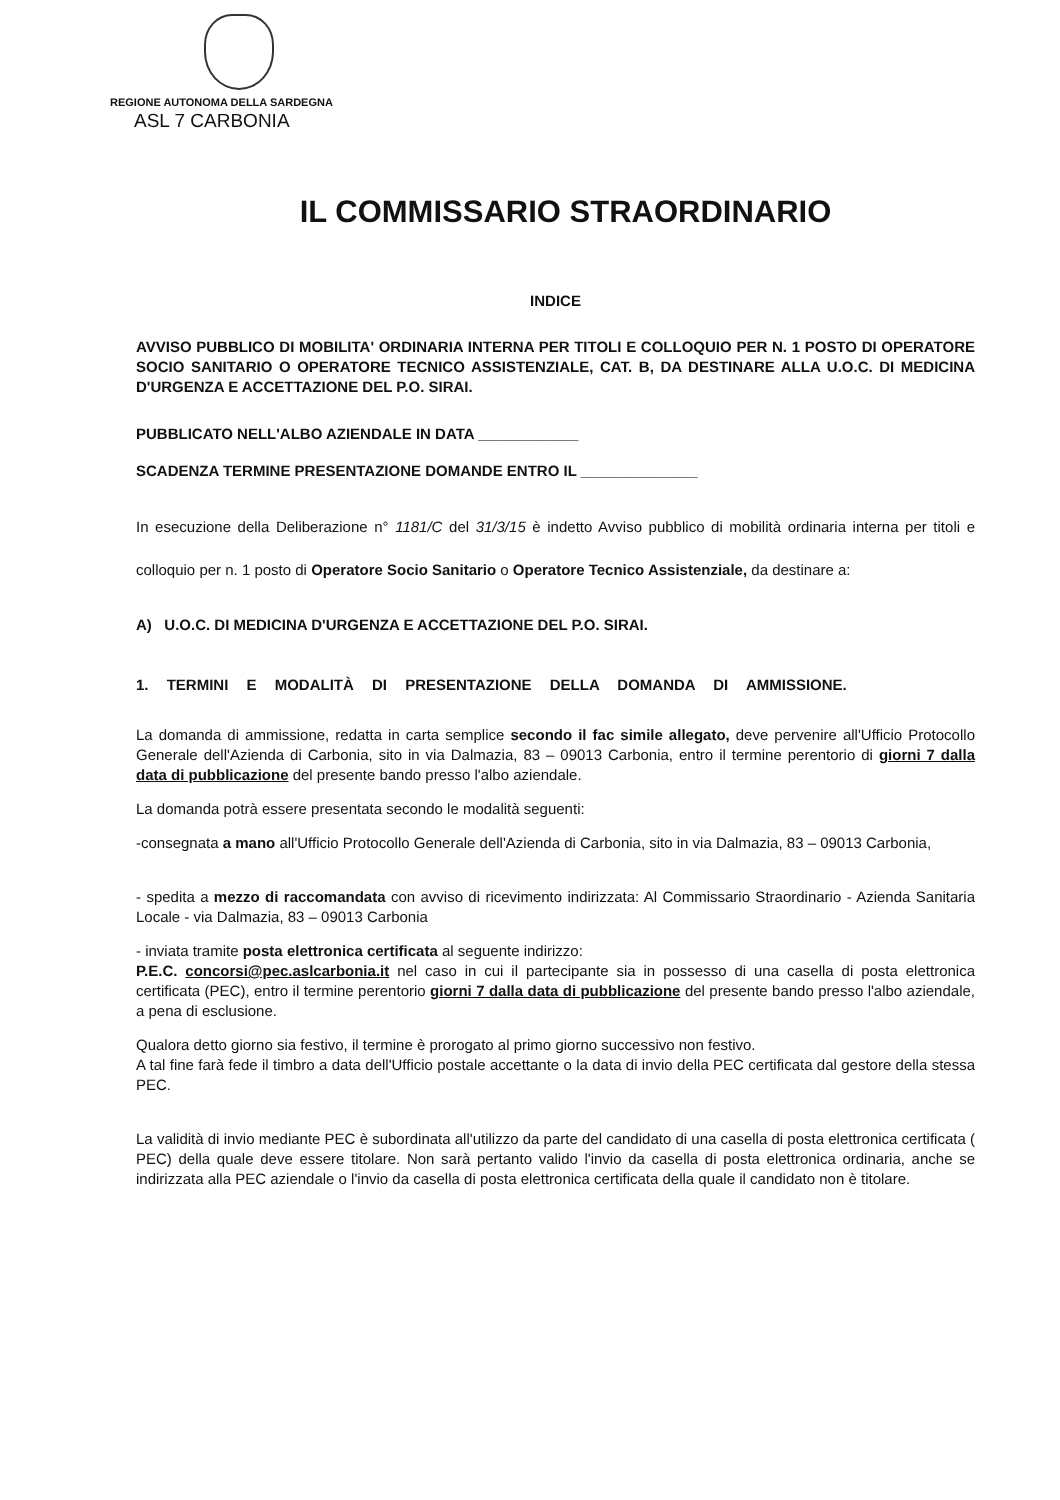REGIONE AUTONOMA DELLA SARDEGNA
ASL 7 CARBONIA
IL COMMISSARIO STRAORDINARIO
INDICE
AVVISO PUBBLICO DI MOBILITA' ORDINARIA INTERNA PER TITOLI E COLLOQUIO PER N. 1 POSTO DI OPERATORE SOCIO SANITARIO O OPERATORE TECNICO ASSISTENZIALE, CAT. B, DA DESTINARE ALLA U.O.C. DI MEDICINA D'URGENZA E ACCETTAZIONE DEL P.O. SIRAI.
PUBBLICATO NELL'ALBO AZIENDALE IN DATA ____________
SCADENZA TERMINE PRESENTAZIONE DOMANDE ENTRO IL ______________
In esecuzione della Deliberazione n° 1181/C del 31/3/15 è indetto Avviso pubblico di mobilità ordinaria interna per titoli e colloquio per n. 1 posto di Operatore Socio Sanitario o Operatore Tecnico Assistenziale, da destinare a:
A) U.O.C. DI MEDICINA D'URGENZA E ACCETTAZIONE DEL P.O. SIRAI.
1. TERMINI E MODALITÀ DI PRESENTAZIONE DELLA DOMANDA DI AMMISSIONE.
La domanda di ammissione, redatta in carta semplice secondo il fac simile allegato, deve pervenire all'Ufficio Protocollo Generale dell'Azienda di Carbonia, sito in via Dalmazia, 83 – 09013 Carbonia, entro il termine perentorio di giorni 7 dalla data di pubblicazione del presente bando presso l'albo aziendale.
La domanda potrà essere presentata secondo le modalità seguenti:
-consegnata a mano all'Ufficio Protocollo Generale dell'Azienda di Carbonia, sito in via Dalmazia, 83 – 09013 Carbonia,
- spedita a mezzo di raccomandata con avviso di ricevimento indirizzata: Al Commissario Straordinario - Azienda Sanitaria Locale - via Dalmazia, 83 – 09013 Carbonia
- inviata tramite posta elettronica certificata al seguente indirizzo:
P.E.C. concorsi@pec.aslcarbonia.it nel caso in cui il partecipante sia in possesso di una casella di posta elettronica certificata (PEC), entro il termine perentorio giorni 7 dalla data di pubblicazione del presente bando presso l'albo aziendale, a pena di esclusione.
Qualora detto giorno sia festivo, il termine è prorogato al primo giorno successivo non festivo.
A tal fine farà fede il timbro a data dell'Ufficio postale accettante o la data di invio della PEC certificata dal gestore della stessa PEC.
La validità di invio mediante PEC è subordinata all'utilizzo da parte del candidato di una casella di posta elettronica certificata ( PEC) della quale deve essere titolare. Non sarà pertanto valido l'invio da casella di posta elettronica ordinaria, anche se indirizzata alla PEC aziendale o l'invio da casella di posta elettronica certificata della quale il candidato non è titolare.